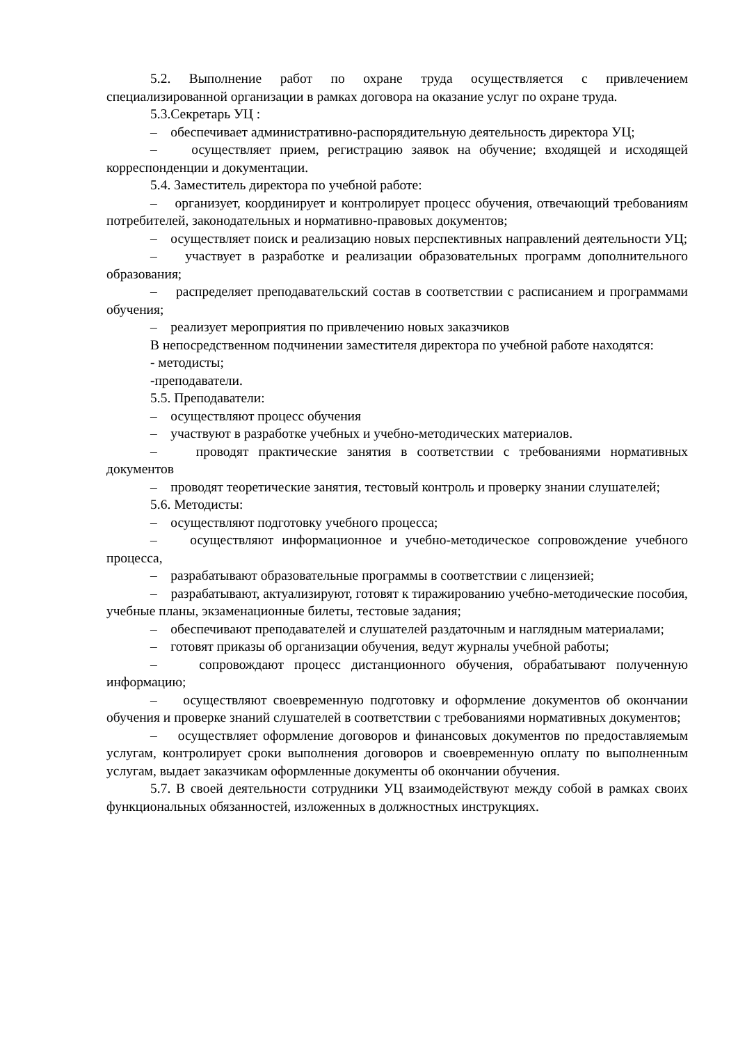5.2. Выполнение работ по охране труда осуществляется с привлечением специализированной организации в рамках договора на оказание услуг по охране труда.
5.3.Секретарь УЦ :
– обеспечивает административно-распорядительную деятельность директора УЦ;
– осуществляет прием, регистрацию заявок на обучение; входящей и исходящей корреспонденции и документации.
5.4. Заместитель директора по учебной работе:
– организует, координирует и контролирует процесс обучения, отвечающий требованиям потребителей, законодательных и нормативно-правовых документов;
– осуществляет поиск и реализацию новых перспективных направлений деятельности УЦ;
– участвует в разработке и реализации образовательных программ дополнительного образования;
– распределяет преподавательский состав в соответствии с расписанием и программами обучения;
– реализует мероприятия по привлечению новых заказчиков
В непосредственном подчинении заместителя директора по учебной работе находятся:
- методисты;
-преподаватели.
5.5. Преподаватели:
– осуществляют процесс обучения
– участвуют в разработке учебных и учебно-методических материалов.
– проводят практические занятия в соответствии с требованиями нормативных документов
– проводят теоретические занятия, тестовый контроль и проверку знании слушателей;
5.6. Методисты:
– осуществляют подготовку учебного процесса;
– осуществляют информационное и учебно-методическое сопровождение учебного процесса,
– разрабатывают образовательные программы в соответствии с лицензией;
– разрабатывают, актуализируют, готовят к тиражированию учебно-методические пособия, учебные планы, экзаменационные билеты, тестовые задания;
– обеспечивают преподавателей и слушателей раздаточным и наглядным материалами;
– готовят приказы об организации обучения, ведут журналы учебной работы;
– сопровождают процесс дистанционного обучения, обрабатывают полученную информацию;
– осуществляют своевременную подготовку и оформление документов об окончании обучения и проверке знаний слушателей в соответствии с требованиями нормативных документов;
– осуществляет оформление договоров и финансовых документов по предоставляемым услугам, контролирует сроки выполнения договоров и своевременную оплату по выполненным услугам, выдает заказчикам оформленные документы об окончании обучения.
5.7. В своей деятельности сотрудники УЦ взаимодействуют между собой в рамках своих функциональных обязанностей, изложенных в должностных инструкциях.